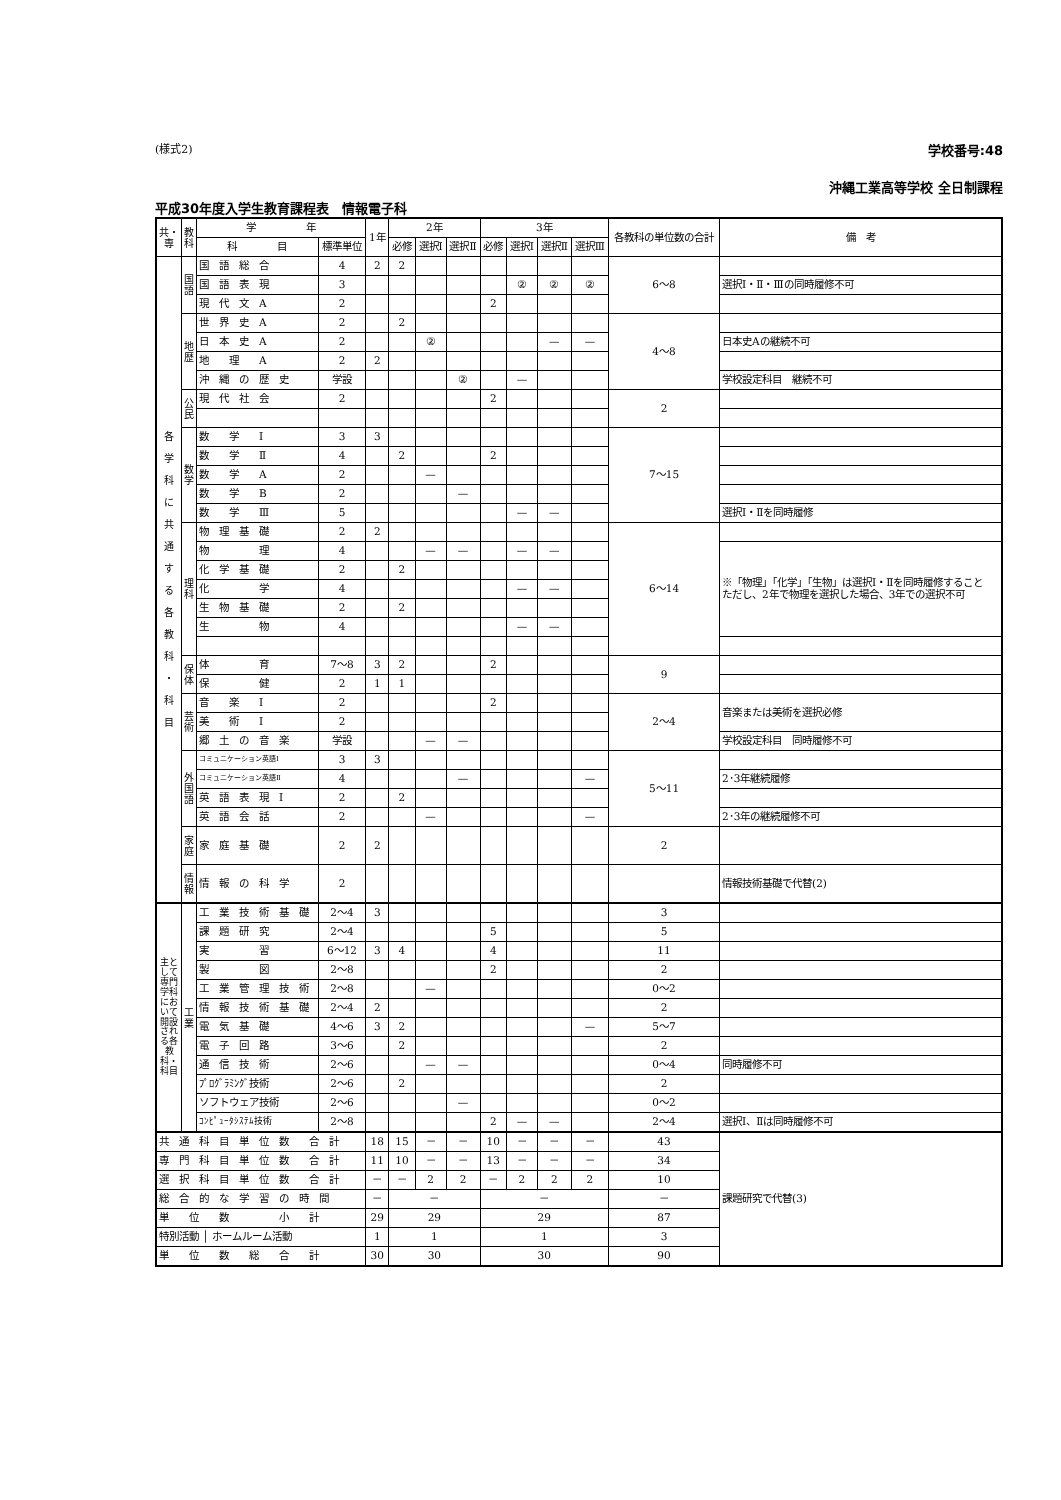(様式2) 学校番号:48
沖縄工業高等学校 全日制課程
平成30年度入学生教育課程表　情報電子科
| 共・専 | 教科 | 学 年 | | 1年 | 2年 | | | 3年 | | | | 各教科の単位数の合計 | 備 考 |
| --- | --- | --- | --- | --- | --- | --- | --- | --- | --- | --- | --- | --- | --- |
| | | 科 目 | 標準単位 | | 必修 | 選択Ⅰ | 選択Ⅱ | 必修 | 選択Ⅰ | 選択Ⅱ | 選択Ⅲ | | |
| 各 学 科 に 共 通 す る 各 教 科 ・ 科 目 | 国語 | 国 語 総 合 | 4 | 2 | 2 | | | | | | | 6～8 | |
| | | 国 語 表 現 | 3 | | | | | | ② | ② | ② | | 選択Ⅰ・Ⅱ・Ⅲの同時履修不可 |
| | | 現 代 文 A | 2 | | | | | 2 | | | | | |
| | 地歴 | 世 界 史 A | 2 | | 2 | | | | | | | 4～8 | |
| | | 日 本 史 A | 2 | | | ② | | | | — | — | | 日本史Aの継続不可 |
| | | 地 理 A | 2 | 2 | | | | | | | | | |
| | | 沖 縄 の 歴 史 | 学設 | | | | ② | | — | | | | 学校設定科目 継続不可 |
| | 公民 | 現 代 社 会 | 2 | | | | | 2 | | | | 2 | |
| | 数学 | 数 学 Ⅰ | 3 | 3 | | | | | | | | 7～15 | |
| | | 数 学 Ⅱ | 4 | | 2 | | | 2 | | | | | |
| | | 数 学 A | 2 | | | — | | | | | | | |
| | | 数 学 B | 2 | | | | — | | | | | | |
| | | 数 学 Ⅲ | 5 | | | | | | — | — | | | 選択Ⅰ・Ⅱを同時履修 |
| | 理科 | 物 理 基 礎 | 2 | 2 | | | | | | | | 6～14 | |
| | | 物 理 | 4 | | | — | — | | — | — | | | ※「物理」「化学」「生物」は選択Ⅰ・Ⅱを同時履修すること ただし、2年で物理を選択した場合、3年での選択不可 |
| | | 化 学 基 礎 | 2 | | 2 | | | | | | | | |
| | | 化 学 | 4 | | | | | | — | — | | | |
| | | 生 物 基 礎 | 2 | | 2 | | | | | | | | |
| | | 生 物 | 4 | | | | | | — | — | | | |
| | 保体 | 体 育 | 7～8 | 3 | 2 | | | 2 | | | | 9 | |
| | | 保 健 | 2 | 1 | 1 | | | | | | | | |
| | 芸術 | 音 楽 Ⅰ | 2 | | | | | 2 | | | | 2～4 | 音楽または美術を選択必修 |
| | | 美 術 Ⅰ | 2 | | | | | | | | | | |
| | | 郷 土 の 音 楽 | 学設 | | | — | — | | | | | | 学校設定科目 同時履修不可 |
| | 外国語 | コミュニケーション英語Ⅰ | 3 | 3 | | | | | | | | 5～11 | |
| | | コミュニケーション英語Ⅱ | 4 | | | | — | | | | — | | 2･3年継続履修 |
| | | 英 語 表 現 Ⅰ | 2 | | 2 | | | | | | | | |
| | | 英 語 会 話 | 2 | | | — | | | | | — | | 2･3年の継続履修不可 |
| | 家庭 | 家 庭 基 礎 | 2 | 2 | | | | | | | | 2 | |
| | 情報 | 情 報 の 科 学 | 2 | | | | | | | | | | 情報技術基礎で代替(2) |
| 主として専門学科において開設される各教科・科目 | 工業 | 工 業 技 術 基 礎 | 2～4 | 3 | | | | | | | | 3 | |
| | | 課 題 研 究 | 2～4 | | | | | 5 | | | | 5 | |
| | | 実 習 | 6～12 | 3 | 4 | | | 4 | | | | 11 | |
| | | 製 図 | 2～8 | | | | | 2 | | | | 2 | |
| | | 工 業 管 理 技 術 | 2～8 | | | — | | | | | | 0～2 | |
| | | 情 報 技 術 基 礎 | 2～4 | 2 | | | | | | | | 2 | |
| | | 電 気 基 礎 | 4～6 | 3 | 2 | | | | | | — | 5～7 | |
| | | 電 子 回 路 | 3～6 | | 2 | | | | | | | 2 | |
| | | 通 信 技 術 | 2～6 | | | — | — | | | | | 0～4 | 同時履修不可 |
| | | ﾌﾟﾛｸﾞﾗﾐﾝｸﾞ技術 | 2～6 | | 2 | | | | | | | 2 | |
| | | ソフトウェア技術 | 2～6 | | | | — | | | | | 0～2 | |
| | | ｺﾝﾋﾟｭｰﾀｼｽﾃﾑ技術 | 2～8 | | | | | 2 | — | — | | 2～4 | 選択Ⅰ、Ⅱは同時履修不可 |
| 共 通 科 目 単 位 数 合 計 | | | | 18 | 15 | － | － | 10 | － | － | － | 43 | 課題研究で代替(3) |
| 専 門 科 目 単 位 数 合 計 | | | | 11 | 10 | － | － | 13 | － | － | － | 34 | |
| 選 択 科 目 単 位 数 合 計 | | | | － | － | 2 | 2 | － | 2 | 2 | 2 | 10 | |
| 総 合 的 な 学 習 の 時 間 | | | | － | － | | | － | | | | － | |
| 単 位 数 小 計 | | | | 29 | 29 | | | 29 | | | | 87 | |
| 特別活動 │ ホームルーム活動 | | | | 1 | 1 | | | 1 | | | | 3 | |
| 単 位 数 総 合 計 | | | | 30 | 30 | | | 30 | | | | 90 | |